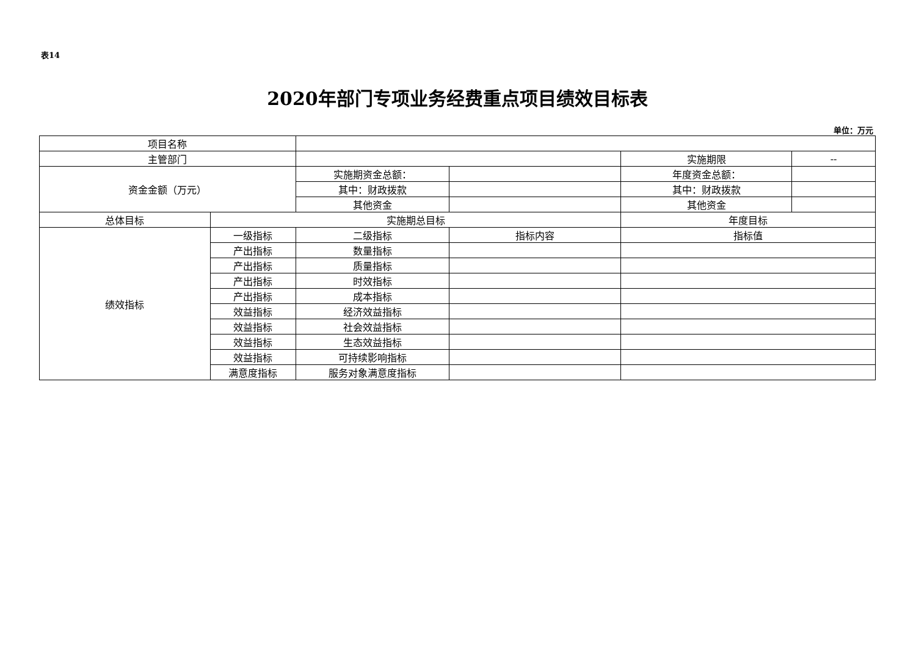表14
2020年部门专项业务经费重点项目绩效目标表
单位：万元
| 项目名称 | | | | | |
| 主管部门 | | | | 实施期限 | -- |
| 资金金额（万元） | | 实施期资金总额： | | 年度资金总额： | |
| | | 其中：财政拨款 | | 其中：财政拨款 | |
| | | 其他资金 | | 其他资金 | |
| 总体目标 | 实施期总目标 | | | 年度目标 | |
| 绩效指标 | 一级指标 | 二级指标 | 指标内容 | 指标值 | |
| | 产出指标 | 数量指标 | | | |
| | 产出指标 | 质量指标 | | | |
| | 产出指标 | 时效指标 | | | |
| | 产出指标 | 成本指标 | | | |
| | 效益指标 | 经济效益指标 | | | |
| | 效益指标 | 社会效益指标 | | | |
| | 效益指标 | 生态效益指标 | | | |
| | 效益指标 | 可持续影响指标 | | | |
| | 满意度指标 | 服务对象满意度指标 | | | |